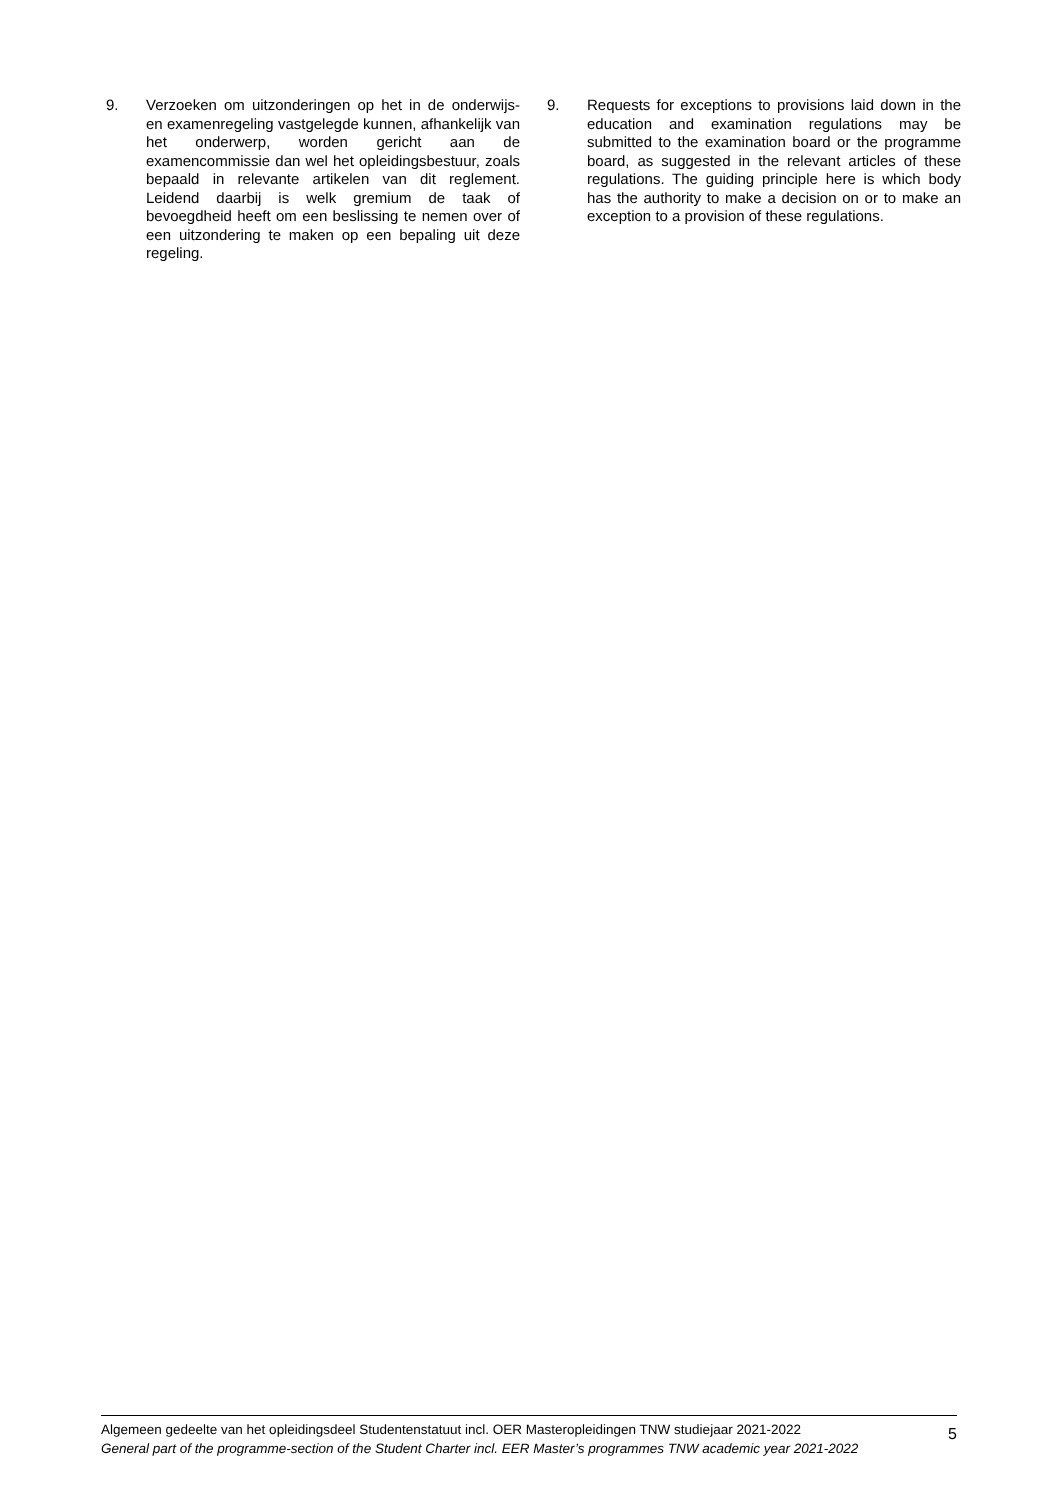9. Verzoeken om uitzonderingen op het in de onderwijs- en examenregeling vastgelegde kunnen, afhankelijk van het onderwerp, worden gericht aan de examencommissie dan wel het opleidingsbestuur, zoals bepaald in relevante artikelen van dit reglement. Leidend daarbij is welk gremium de taak of bevoegdheid heeft om een beslissing te nemen over of een uitzondering te maken op een bepaling uit deze regeling.
9. Requests for exceptions to provisions laid down in the education and examination regulations may be submitted to the examination board or the programme board, as suggested in the relevant articles of these regulations. The guiding principle here is which body has the authority to make a decision on or to make an exception to a provision of these regulations.
Algemeen gedeelte van het opleidingsdeel Studentenstatuut incl. OER Masteropleidingen TNW studiejaar 2021-2022
General part of the programme-section of the Student Charter incl. EER Master’s programmes TNW academic year 2021-2022
5